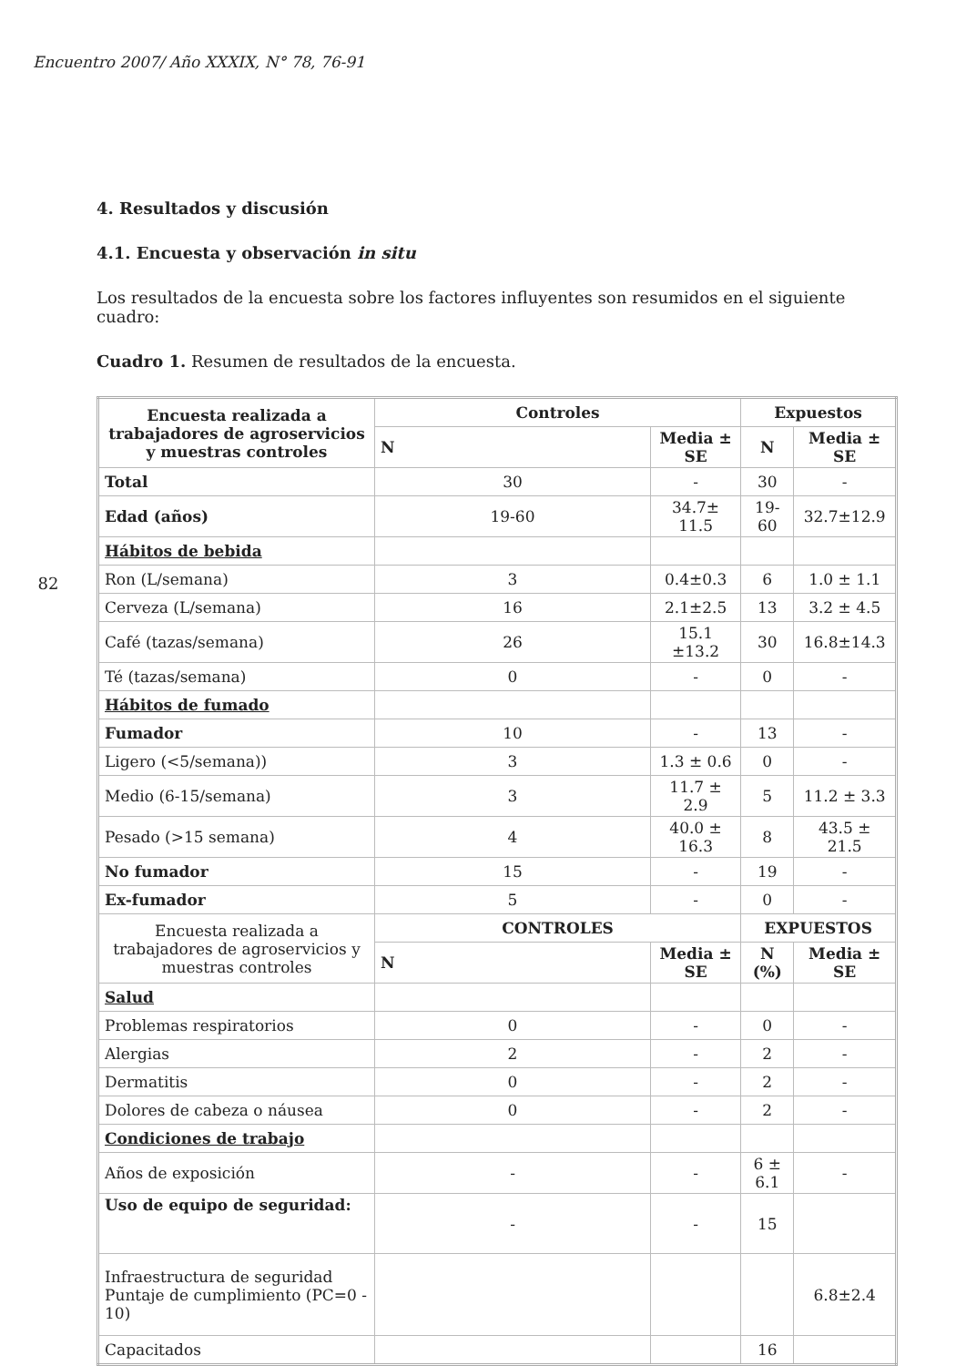Encuentro 2007/ Año XXXIX, N° 78, 76-91
4. Resultados y discusión
4.1. Encuesta y observación in situ
Los resultados de la encuesta sobre los factores influyentes son resumidos en el siguiente cuadro:
Cuadro 1. Resumen de resultados de la encuesta.
82
| Encuesta realizada a trabajadores de agroservicios y muestras controles | Controles | | Expuestos | |
| --- | --- | --- | --- | --- |
| | N | Media ± SE | N | Media ± SE |
| Total | 30 | - | 30 | - |
| Edad (años) | 19-60 | 34.7± 11.5 | 19-60 | 32.7±12.9 |
| Hábitos de bebida | | | | |
| Ron (L/semana) | 3 | 0.4±0.3 | 6 | 1.0 ± 1.1 |
| Cerveza (L/semana) | 16 | 2.1±2.5 | 13 | 3.2 ± 4.5 |
| Café (tazas/semana) | 26 | 15.1 ±13.2 | 30 | 16.8±14.3 |
| Té (tazas/semana) | 0 | - | 0 | - |
| Hábitos de fumado | | | | |
| Fumador | 10 | - | 13 | - |
| Ligero (<5/semana)) | 3 | 1.3 ± 0.6 | 0 | - |
| Medio (6-15/semana) | 3 | 11.7 ± 2.9 | 5 | 11.2 ± 3.3 |
| Pesado (>15 semana) | 4 | 40.0 ± 16.3 | 8 | 43.5 ± 21.5 |
| No fumador | 15 | - | 19 | - |
| Ex-fumador | 5 | - | 0 | - |
| Encuesta realizada a trabajadores de agroservicios y muestras controles | CONTROLES | | EXPUESTOS | |
| | N | Media ± SE | N (%) | Media ± SE |
| Salud | | | | |
| Problemas respiratorios | 0 | - | 0 | - |
| Alergias | 2 | - | 2 | - |
| Dermatitis | 0 | - | 2 | - |
| Dolores de cabeza o náusea | 0 | - | 2 | - |
| Condiciones de trabajo | | | | |
| Años de exposición | - | - | 6 ± 6.1 | - |
| Uso de equipo de seguridad: | - | - | 15 | |
| Infraestructura de seguridad Puntaje de cumplimiento (PC=0 - 10) | | | | 6.8±2.4 |
| Capacitados | | | 16 | |